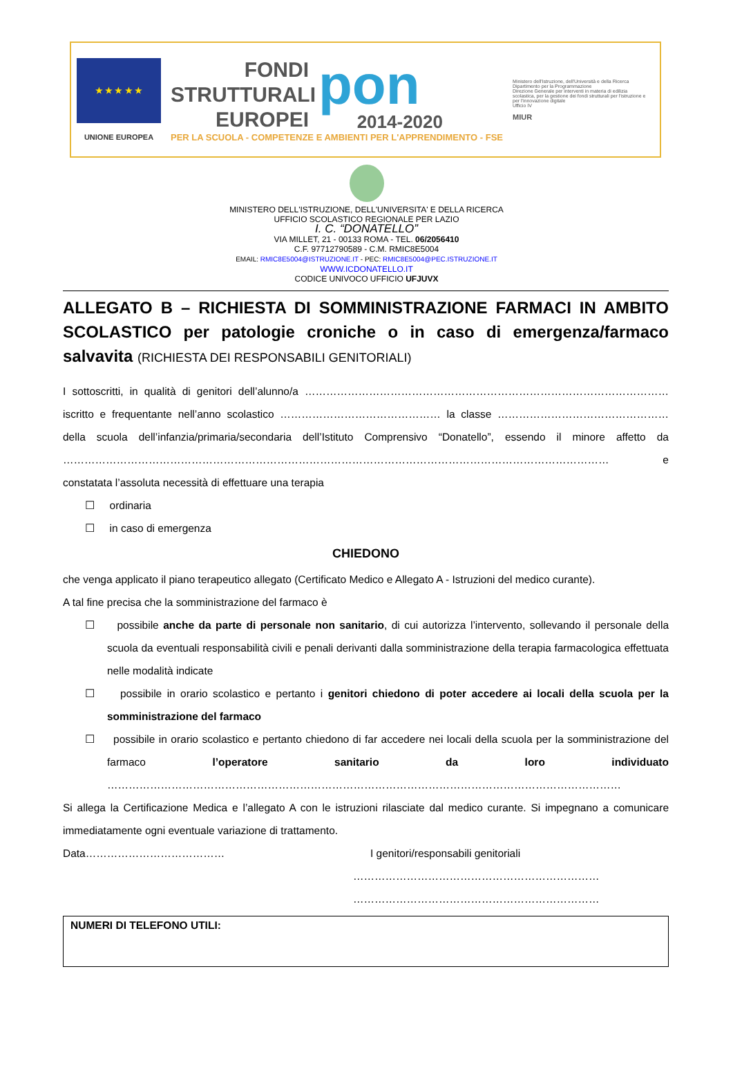★ ★ ★ ★ ★
UNIONE EUROPEA
FONDI STRUTTURALI EUROPEI
pon
2014-2020
PER LA SCUOLA - COMPETENZE E AMBIENTI PER L'APPRENDIMENTO - FSE
Ministero dell'Istruzione, dell'Università e della Ricerca
Dipartimento per la Programmazione
Direzione Generale per interventi in materia di edilizia scolastica, per la gestione dei fondi strutturali per l'istruzione e per l'innovazione digitale
Ufficio IV
MIUR
MINISTERO DELL'ISTRUZIONE, DELL'UNIVERSITA' E DELLA RICERCA
UFFICIO SCOLASTICO REGIONALE PER LAZIO
I. C. “DONATELLO”
VIA MILLET, 21 - 00133 ROMA - TEL. 06/2056410
C.F. 97712790589 - C.M. RMIC8E5004
EMAIL: RMIC8E5004@ISTRUZIONE.IT - PEC: RMIC8E5004@PEC.ISTRUZIONE.IT
WWW.ICDONATELLO.IT
CODICE UNIVOCO UFFICIO UFJUVX
ALLEGATO B – RICHIESTA DI SOMMINISTRAZIONE FARMACI IN AMBITO SCOLASTICO per patologie croniche o in caso di emergenza/farmaco salvavita (RICHIESTA DEI RESPONSABILI GENITORIALI)
I sottoscritti, in qualità di genitori dell’alunno/a ………………………………………………………………………………………… iscritto e frequentante nell’anno scolastico ……………………………………… la classe ………………………………………… della scuola dell’infanzia/primaria/secondaria dell’Istituto Comprensivo “Donatello”, essendo il minore affetto da ……………………………………………………………………………………………………………………………………… e constatata l’assoluta necessità di effettuare una terapia
☐ ordinaria
☐ in caso di emergenza
CHIEDONO
che venga applicato il piano terapeutico allegato (Certificato Medico e Allegato A - Istruzioni del medico curante).
A tal fine precisa che la somministrazione del farmaco è
☐ possibile anche da parte di personale non sanitario, di cui autorizza l’intervento, sollevando il personale della scuola da eventuali responsabilità civili e penali derivanti dalla somministrazione della terapia farmacologica effettuata nelle modalità indicate
☐ possibile in orario scolastico e pertanto i genitori chiedono di poter accedere ai locali della scuola per la somministrazione del farmaco
☐ possibile in orario scolastico e pertanto chiedono di far accedere nei locali della scuola per la somministrazione del farmaco l’operatore sanitario da loro individuato ………………………………………………………………………………………………………………………………
Si allega la Certificazione Medica e l’allegato A con le istruzioni rilasciate dal medico curante. Si impegnano a comunicare immediatamente ogni eventuale variazione di trattamento.
Data………………………………… I genitori/responsabili genitoriali
……………………………………………………………
……………………………………………………………
NUMERI DI TELEFONO UTILI: